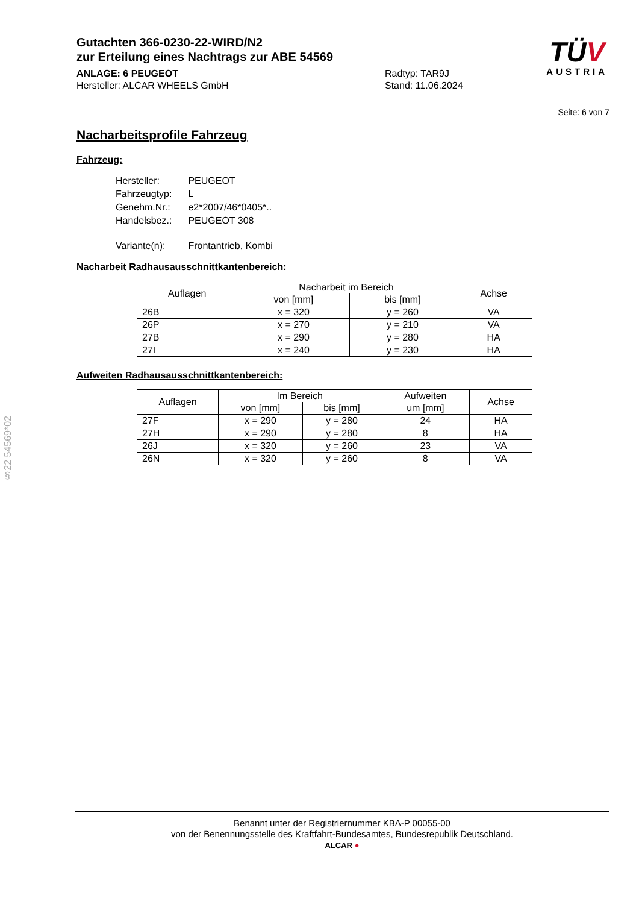Gutachten 366-0230-22-WIRD/N2
zur Erteilung eines Nachtrags zur ABE 54569
ANLAGE: 6 PEUGEOT
Hersteller: ALCAR WHEELS GmbH
Radtyp: TAR9J
Stand: 11.06.2024
TÜV
AUSTRIA
Seite: 6 von 7
Nacharbeitsprofile Fahrzeug
Fahrzeug:
| Hersteller: | PEUGEOT |
| Fahrzeugtyp: | L |
| Genehm.Nr.: | e2*2007/46*0405*.. |
| Handelsbez.: | PEUGEOT 308 |
| Variante(n): | Frontantrieb, Kombi |
Nacharbeit Radhausausschnittkantenbereich:
| Auflagen | Nacharbeit im Bereich | | Achse |
| --- | --- | --- | --- |
| | von [mm] | bis [mm] | |
| 26B | x = 320 | y = 260 | VA |
| 26P | x = 270 | y = 210 | VA |
| 27B | x = 290 | y = 280 | HA |
| 27I | x = 240 | y = 230 | HA |
Aufweiten Radhausausschnittkantenbereich:
| Auflagen | Im Bereich | | Aufweiten um [mm] | Achse |
| --- | --- | --- | --- | --- |
| | von [mm] | bis [mm] | | |
| 27F | x = 290 | y = 280 | 24 | HA |
| 27H | x = 290 | y = 280 | 8 | HA |
| 26J | x = 320 | y = 260 | 23 | VA |
| 26N | x = 320 | y = 260 | 8 | VA |
§22 54569*02
Benannt unter der Registriernummer KBA-P 00055-00
von der Benennungsstelle des Kraftfahrt-Bundesamtes, Bundesrepublik Deutschland.
ALCAR ●